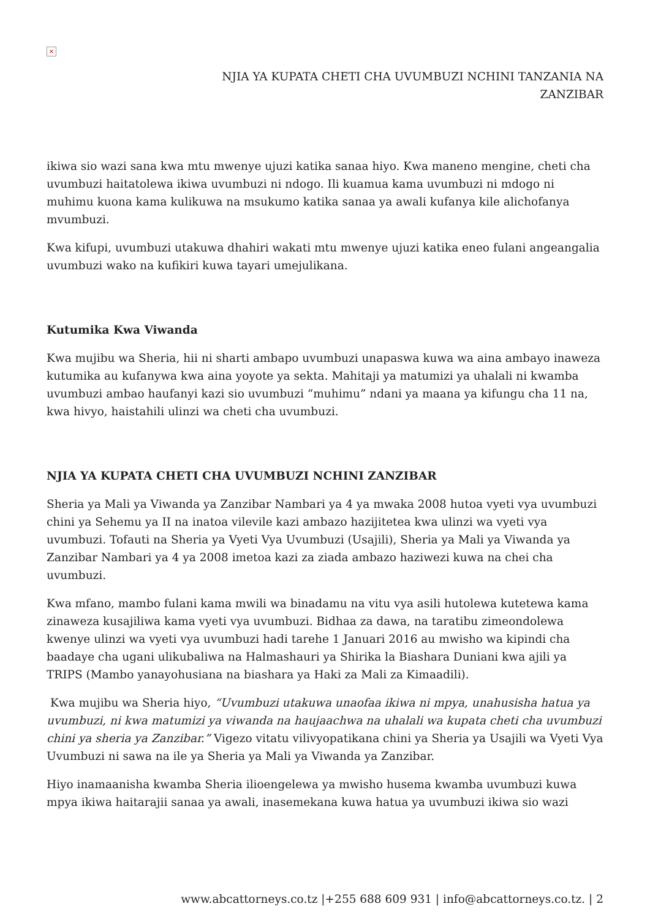×
NJIA YA KUPATA CHETI CHA UVUMBUZI NCHINI TANZANIA NA
ZANZIBAR
ikiwa sio wazi sana kwa mtu mwenye ujuzi katika sanaa hiyo. Kwa maneno mengine, cheti cha uvumbuzi haitatolewa ikiwa uvumbuzi ni ndogo. Ili kuamua kama uvumbuzi ni mdogo ni muhimu kuona kama kulikuwa na msukumo katika sanaa ya awali kufanya kile alichofanya mvumbuzi.
Kwa kifupi, uvumbuzi utakuwa dhahiri wakati mtu mwenye ujuzi katika eneo fulani angeangalia uvumbuzi wako na kufikiri kuwa tayari umejulikana.
Kutumika Kwa Viwanda
Kwa mujibu wa Sheria, hii ni sharti ambapo uvumbuzi unapaswa kuwa wa aina ambayo inaweza kutumika au kufanywa kwa aina yoyote ya sekta. Mahitaji ya matumizi ya uhalali ni kwamba uvumbuzi ambao haufanyi kazi sio uvumbuzi “muhimu” ndani ya maana ya kifungu cha 11 na, kwa hivyo, haistahili ulinzi wa cheti cha uvumbuzi.
NJIA YA KUPATA CHETI CHA UVUMBUZI NCHINI ZANZIBAR
Sheria ya Mali ya Viwanda ya Zanzibar Nambari ya 4 ya mwaka 2008 hutoa vyeti vya uvumbuzi chini ya Sehemu ya II na inatoa vilevile kazi ambazo hazijitetea kwa ulinzi wa vyeti vya uvumbuzi. Tofauti na Sheria ya Vyeti Vya Uvumbuzi (Usajili), Sheria ya Mali ya Viwanda ya Zanzibar Nambari ya 4 ya 2008 imetoa kazi za ziada ambazo haziwezi kuwa na chei cha uvumbuzi.
Kwa mfano, mambo fulani kama mwili wa binadamu na vitu vya asili hutolewa kutetewa kama zinaweza kusajiliwa kama vyeti vya uvumbuzi. Bidhaa za dawa, na taratibu zimeondolewa kwenye ulinzi wa vyeti vya uvumbuzi hadi tarehe 1 Januari 2016 au mwisho wa kipindi cha baadaye cha ugani ulikubaliwa na Halmashauri ya Shirika la Biashara Duniani kwa ajili ya TRIPS (Mambo yanayohusiana na biashara ya Haki za Mali za Kimaadili).
Kwa mujibu wa Sheria hiyo, “Uvumbuzi utakuwa unaofaa ikiwa ni mpya, unahusisha hatua ya uvumbuzi, ni kwa matumizi ya viwanda na haujaachwa na uhalali wa kupata cheti cha uvumbuzi chini ya sheria ya Zanzibar.” Vigezo vitatu vilivyopatikana chini ya Sheria ya Usajili wa Vyeti Vya Uvumbuzi ni sawa na ile ya Sheria ya Mali ya Viwanda ya Zanzibar.
Hiyo inamaanisha kwamba Sheria ilioengelewa ya mwisho husema kwamba uvumbuzi kuwa mpya ikiwa haitarajii sanaa ya awali, inasemekana kuwa hatua ya uvumbuzi ikiwa sio wazi
www.abcattorneys.co.tz |+255 688 609 931 | info@abcattorneys.co.tz. | 2